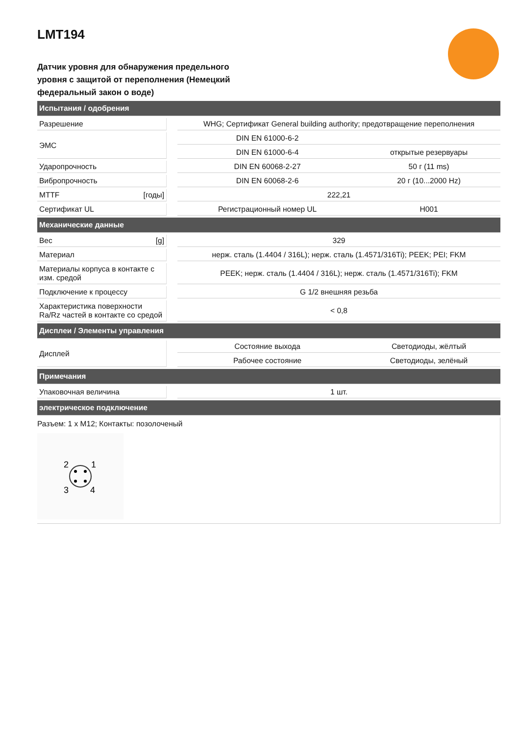LMT194
Датчик уровня для обнаружения предельного уровня с защитой от переполнения (Немецкий федеральный закон о воде)
| Испытания / одобрения | | | |
| Разрешение | | WHG; Сертификат General building authority; предотвращение переполнения | |
| ЭМС | | DIN EN 61000-6-2 | |
| | | DIN EN 61000-6-4 | открытые резервуары |
| Ударопрочность | | DIN EN 60068-2-27 | 50 г (11 ms) |
| Вибропрочность | | DIN EN 60068-2-6 | 20 г (10...2000 Hz) |
| MTTF [годы] | | 222,21 | |
| Сертификат UL | | Регистрационный номер UL | H001 |
| Механические данные | | | |
| Вес [g] | | 329 | |
| Материал | | нерж. сталь (1.4404 / 316L); нерж. сталь (1.4571/316Ti); PEEK; PEI; FKM | |
| Материалы корпуса в контакте с изм. средой | | PEEK; нерж. сталь (1.4404 / 316L); нерж. сталь (1.4571/316Ti); FKM | |
| Подключение к процессу | | G 1/2 внешняя резьба | |
| Характеристика поверхности Ra/Rz частей в контакте со средой | | < 0,8 | |
| Дисплеи / Элементы управления | | | |
| Дисплей | | Состояние выхода | Светодиоды, жёлтый |
| | | Рабочее состояние | Светодиоды, зелёный |
| Примечания | | | |
| Упаковочная величина | | 1 шт. | |
| электрическое подключение | | | |
| Разъем: 1 x M12; Контакты: позолоченый 2 1 3 4 | | | |